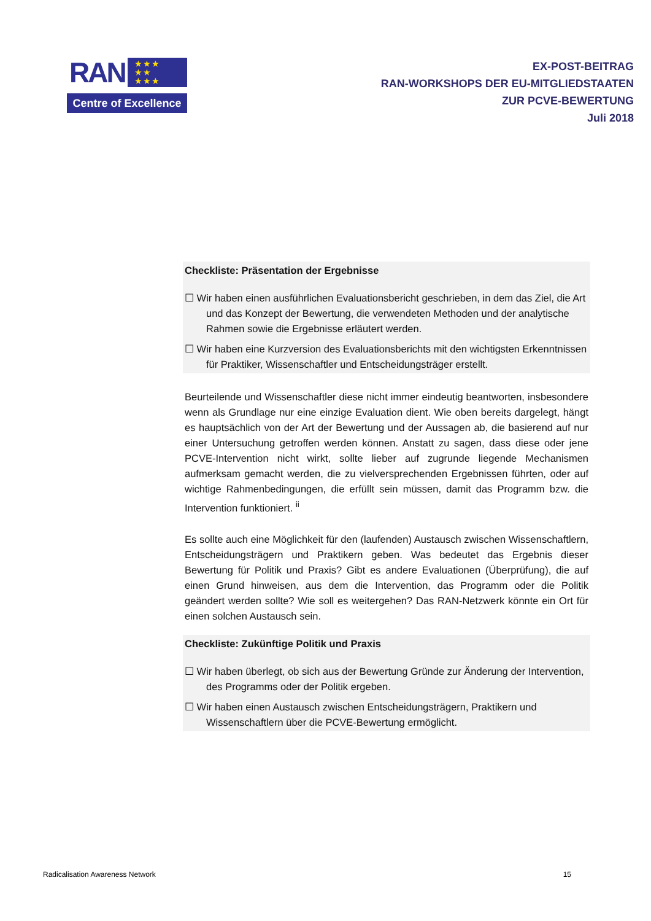RAN
★ ★ ★
★ ★
★ ★ ★
Centre of Excellence
EX-POST-BEITRAG
RAN-WORKSHOPS DER EU-MITGLIEDSTAATEN
ZUR PCVE-BEWERTUNG
Juli 2018
Checkliste: Präsentation der Ergebnisse
☐ Wir haben einen ausführlichen Evaluationsbericht geschrieben, in dem das Ziel, die Art und das Konzept der Bewertung, die verwendeten Methoden und der analytische Rahmen sowie die Ergebnisse erläutert werden.
☐ Wir haben eine Kurzversion des Evaluationsberichts mit den wichtigsten Erkenntnissen für Praktiker, Wissenschaftler und Entscheidungsträger erstellt.
Beurteilende und Wissenschaftler diese nicht immer eindeutig beantworten, insbesondere wenn als Grundlage nur eine einzige Evaluation dient. Wie oben bereits dargelegt, hängt es hauptsächlich von der Art der Bewertung und der Aussagen ab, die basierend auf nur einer Untersuchung getroffen werden können. Anstatt zu sagen, dass diese oder jene PCVE-Intervention nicht wirkt, sollte lieber auf zugrunde liegende Mechanismen aufmerksam gemacht werden, die zu vielversprechenden Ergebnissen führten, oder auf wichtige Rahmenbedingungen, die erfüllt sein müssen, damit das Programm bzw. die Intervention funktioniert. <sup>ii</sup>
Es sollte auch eine Möglichkeit für den (laufenden) Austausch zwischen Wissenschaftlern, Entscheidungsträgern und Praktikern geben. Was bedeutet das Ergebnis dieser Bewertung für Politik und Praxis? Gibt es andere Evaluationen (Überprüfung), die auf einen Grund hinweisen, aus dem die Intervention, das Programm oder die Politik geändert werden sollte? Wie soll es weitergehen? Das RAN-Netzwerk könnte ein Ort für einen solchen Austausch sein.
Checkliste: Zukünftige Politik und Praxis
☐ Wir haben überlegt, ob sich aus der Bewertung Gründe zur Änderung der Intervention, des Programms oder der Politik ergeben.
☐ Wir haben einen Austausch zwischen Entscheidungsträgern, Praktikern und Wissenschaftlern über die PCVE-Bewertung ermöglicht.
Radicalisation Awareness Network 15